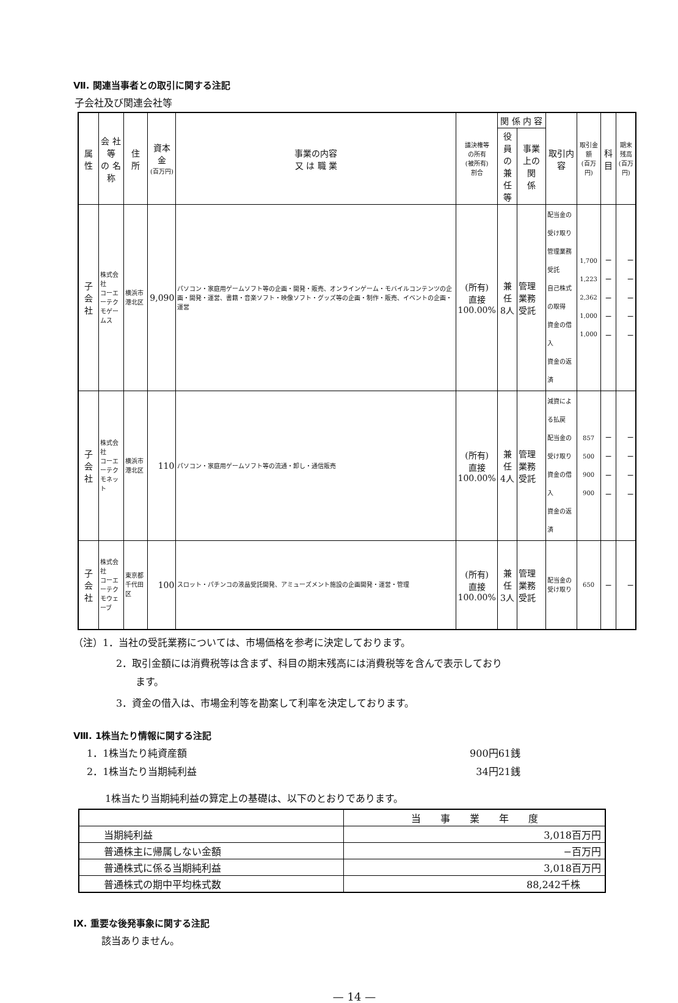Ⅶ. 関連当事者との取引に関する注記
子会社及び関連会社等
| 属 性 | 会 社 等 の 名 称 | 住 所 | 資本金 (百万円) | 事業の内容 又 は 職 業 | 議決権等 の所有 (被所有) 割合 | 関 係 内 容 | | 取引内容 | 取引金額 (百万円) | 科目 | 期末残高 (百万円) |
| --- | --- | --- | --- | --- | --- | --- | --- | --- | --- | --- | --- |
| | | | | | | 役員の 兼任等 | 事業上の 関 係 | | | | |
| 子会社 | 株式会社 コーエーテク モゲームス | 横浜市 港北区 | 9,090 | パソコン・家庭用ゲームソフト等の企画・開発・販売、オンラインゲーム・モバイルコンテンツの企画・開発・運営、書籍・音楽ソフト・映像ソフト・グッズ等の企画・制作・販売、イベントの企画・運営 | (所有) 直接 100.00% | 兼任 8人 | 管理業務 受託 | 配当金の受け取り 管理業務受託 自己株式の取得 資金の借入 資金の返済 | 1,700 1,223 2,362 1,000 1,000 | − − − − − | − − − − − |
| 子会社 | 株式会社 コーエーテク モネット | 横浜市 港北区 | 110 | パソコン・家庭用ゲームソフト等の流通・卸し・通信販売 | (所有) 直接 100.00% | 兼任 4人 | 管理業務 受託 | 減資による払戻 配当金の受け取り 資金の借入 資金の返済 | 857 500 900 900 | − − − − | − − − − |
| 子会社 | 株式会社 コーエーテク モウェーブ | 東京都 千代田区 | 100 | スロット・パチンコの液晶受託開発、アミューズメント施設の企画開発・運営・管理 | (所有) 直接 100.00% | 兼任 3人 | 管理業務 受託 | 配当金の受け取り | 650 | − | − |
（注）1．当社の受託業務については、市場価格を参考に決定しております。
2．取引金額には消費税等は含まず、科目の期末残高には消費税等を含んで表示しており
　　ます。
3．資金の借入は、市場金利等を勘案して利率を決定しております。
Ⅷ. 1株当たり情報に関する注記
1．1株当たり純資産額 900円61銭
2．1株当たり当期純利益 34円21銭
1株当たり当期純利益の算定上の基礎は、以下のとおりであります。
| | 当 事 業 年 度 |
| 当期純利益 | 3,018百万円 |
| 普通株主に帰属しない金額 | −百万円 |
| 普通株式に係る当期純利益 | 3,018百万円 |
| 普通株式の期中平均株式数 | 88,242千株 |
Ⅸ. 重要な後発事象に関する注記
該当ありません。
— 14 —